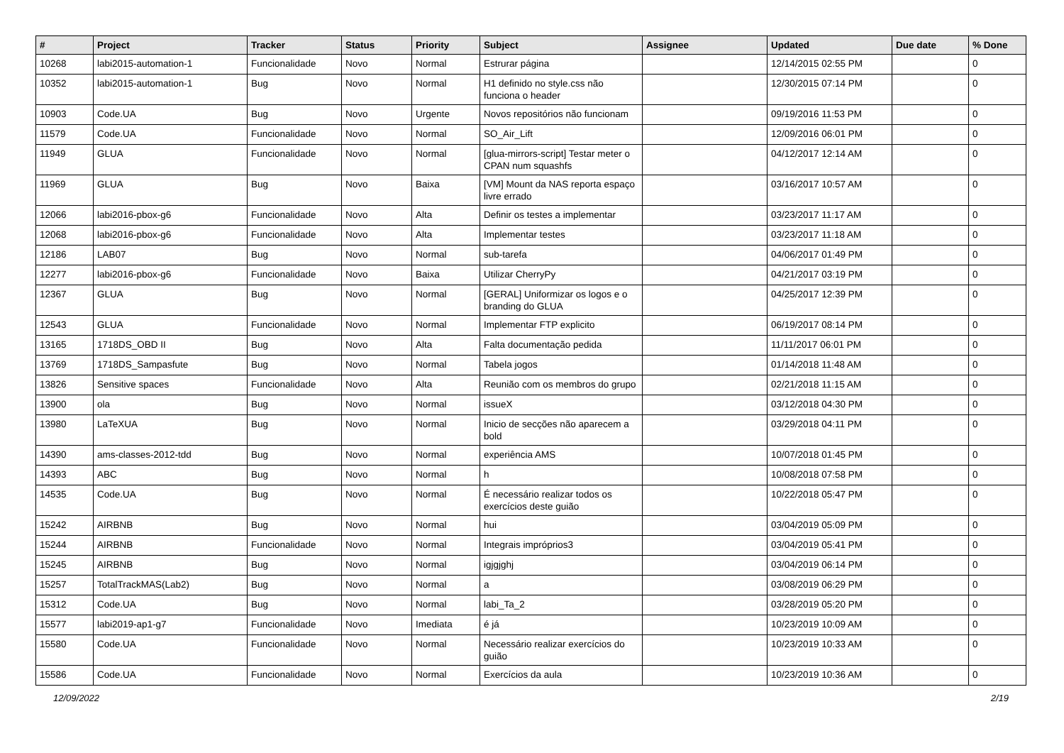| # | Project | Tracker | Status | Priority | Subject | Assignee | Updated | Due date | % Done |
| --- | --- | --- | --- | --- | --- | --- | --- | --- | --- |
| 10268 | labi2015-automation-1 | Funcionalidade | Novo | Normal | Estrurar página | | 12/14/2015 02:55 PM | | 0 |
| 10352 | labi2015-automation-1 | Bug | Novo | Normal | H1 definido no style.css não funciona o header | | 12/30/2015 07:14 PM | | 0 |
| 10903 | Code.UA | Bug | Novo | Urgente | Novos repositórios não funcionam | | 09/19/2016 11:53 PM | | 0 |
| 11579 | Code.UA | Funcionalidade | Novo | Normal | SO_Air_Lift | | 12/09/2016 06:01 PM | | 0 |
| 11949 | GLUA | Funcionalidade | Novo | Normal | [glua-mirrors-script] Testar meter o CPAN num squashfs | | 04/12/2017 12:14 AM | | 0 |
| 11969 | GLUA | Bug | Novo | Baixa | [VM] Mount da NAS reporta espaço livre errado | | 03/16/2017 10:57 AM | | 0 |
| 12066 | labi2016-pbox-g6 | Funcionalidade | Novo | Alta | Definir os testes a implementar | | 03/23/2017 11:17 AM | | 0 |
| 12068 | labi2016-pbox-g6 | Funcionalidade | Novo | Alta | Implementar testes | | 03/23/2017 11:18 AM | | 0 |
| 12186 | LAB07 | Bug | Novo | Normal | sub-tarefa | | 04/06/2017 01:49 PM | | 0 |
| 12277 | labi2016-pbox-g6 | Funcionalidade | Novo | Baixa | Utilizar CherryPy | | 04/21/2017 03:19 PM | | 0 |
| 12367 | GLUA | Bug | Novo | Normal | [GERAL] Uniformizar os logos e o branding do GLUA | | 04/25/2017 12:39 PM | | 0 |
| 12543 | GLUA | Funcionalidade | Novo | Normal | Implementar FTP explicito | | 06/19/2017 08:14 PM | | 0 |
| 13165 | 1718DS_OBD II | Bug | Novo | Alta | Falta documentação pedida | | 11/11/2017 06:01 PM | | 0 |
| 13769 | 1718DS_Sampasfute | Bug | Novo | Normal | Tabela jogos | | 01/14/2018 11:48 AM | | 0 |
| 13826 | Sensitive spaces | Funcionalidade | Novo | Alta | Reunião com os membros do grupo | | 02/21/2018 11:15 AM | | 0 |
| 13900 | ola | Bug | Novo | Normal | issueX | | 03/12/2018 04:30 PM | | 0 |
| 13980 | LaTeXUA | Bug | Novo | Normal | Inicio de secções não aparecem a bold | | 03/29/2018 04:11 PM | | 0 |
| 14390 | ams-classes-2012-tdd | Bug | Novo | Normal | experiência AMS | | 10/07/2018 01:45 PM | | 0 |
| 14393 | ABC | Bug | Novo | Normal | h | | 10/08/2018 07:58 PM | | 0 |
| 14535 | Code.UA | Bug | Novo | Normal | É necessário realizar todos os exercícios deste guião | | 10/22/2018 05:47 PM | | 0 |
| 15242 | AIRBNB | Bug | Novo | Normal | hui | | 03/04/2019 05:09 PM | | 0 |
| 15244 | AIRBNB | Funcionalidade | Novo | Normal | Integrais impróprios3 | | 03/04/2019 05:41 PM | | 0 |
| 15245 | AIRBNB | Bug | Novo | Normal | igjgjghj | | 03/04/2019 06:14 PM | | 0 |
| 15257 | TotalTrackMAS(Lab2) | Bug | Novo | Normal | a | | 03/08/2019 06:29 PM | | 0 |
| 15312 | Code.UA | Bug | Novo | Normal | labi_Ta_2 | | 03/28/2019 05:20 PM | | 0 |
| 15577 | labi2019-ap1-g7 | Funcionalidade | Novo | Imediata | é já | | 10/23/2019 10:09 AM | | 0 |
| 15580 | Code.UA | Funcionalidade | Novo | Normal | Necessário realizar exercícios do guião | | 10/23/2019 10:33 AM | | 0 |
| 15586 | Code.UA | Funcionalidade | Novo | Normal | Exercícios da aula | | 10/23/2019 10:36 AM | | 0 |
12/09/2022 2/19